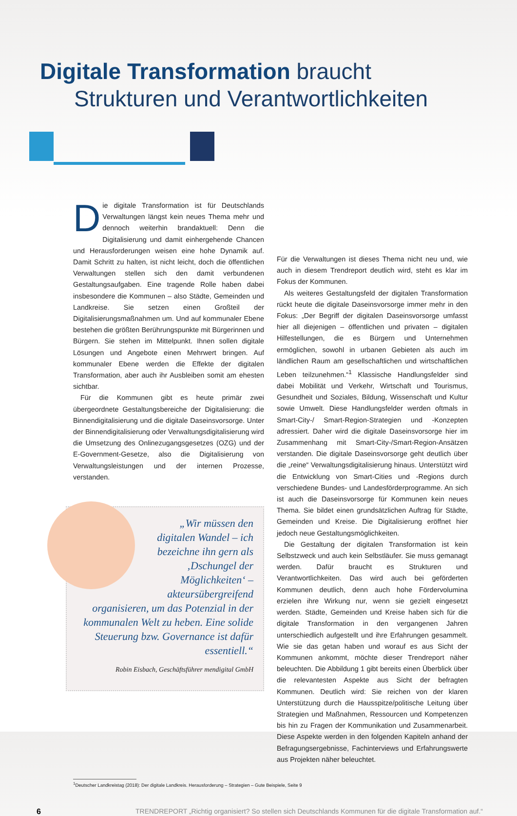Digitale Transformation braucht
Strukturen und Verantwortlichkeiten
Die digitale Transformation ist für Deutschlands Verwaltungen längst kein neues Thema mehr und dennoch weiterhin brandaktuell: Denn die Digitalisierung und damit einhergehende Chancen und Herausforderungen weisen eine hohe Dynamik auf. Damit Schritt zu halten, ist nicht leicht, doch die öffentlichen Verwaltungen stellen sich den damit verbundenen Gestaltungsaufgaben. Eine tragende Rolle haben dabei insbesondere die Kommunen – also Städte, Gemeinden und Landkreise. Sie setzen einen Großteil der Digitalisierungsmaßnahmen um. Und auf kommunaler Ebene bestehen die größten Berührungspunkte mit Bürgerinnen und Bürgern. Sie stehen im Mittelpunkt. Ihnen sollen digitale Lösungen und Angebote einen Mehrwert bringen. Auf kommunaler Ebene werden die Effekte der digitalen Transformation, aber auch ihr Ausbleiben somit am ehesten sichtbar.
Für die Kommunen gibt es heute primär zwei übergeordnete Gestaltungsbereiche der Digitalisierung: die Binnendigitalisierung und die digitale Daseinsvorsorge. Unter der Binnendigitalisierung oder Verwaltungsdigitalisierung wird die Umsetzung des Onlinezugangsgesetzes (OZG) und der E-Government-Gesetze, also die Digitalisierung von Verwaltungsleistungen und der internen Prozesse, verstanden.
„Wir müssen den digitalen Wandel – ich bezeichne ihn gern als ‚Dschungel der Möglichkeiten‘ – akteursübergreifend organisieren, um das Potenzial in der kommunalen Welt zu heben. Eine solide Steuerung bzw. Governance ist dafür essentiell.“
Robin Eisbach, Geschäftsführer mendigital GmbH
Für die Verwaltungen ist dieses Thema nicht neu und, wie auch in diesem Trendreport deutlich wird, steht es klar im Fokus der Kommunen.
Als weiteres Gestaltungsfeld der digitalen Transformation rückt heute die digitale Daseinsvorsorge immer mehr in den Fokus: „Der Begriff der digitalen Daseinsvorsorge umfasst hier all diejenigen – öffentlichen und privaten – digitalen Hilfestellungen, die es Bürgern und Unternehmen ermöglichen, sowohl in urbanen Gebieten als auch im ländlichen Raum am gesellschaftlichen und wirtschaftlichen Leben teilzunehmen.“<sup>1</sup> Klassische Handlungsfelder sind dabei Mobilität und Verkehr, Wirtschaft und Tourismus, Gesundheit und Soziales, Bildung, Wissenschaft und Kultur sowie Umwelt. Diese Handlungsfelder werden oftmals in Smart-City-/ Smart-Region-Strategien und -Konzepten adressiert. Daher wird die digitale Daseinsvorsorge hier im Zusammenhang mit Smart-City-/Smart-Region-Ansätzen verstanden. Die digitale Daseinsvorsorge geht deutlich über die „reine“ Verwaltungsdigitalisierung hinaus. Unterstützt wird die Entwicklung von Smart-Cities und -Regions durch verschiedene Bundes- und Landesförderprogramme. An sich ist auch die Daseinsvorsorge für Kommunen kein neues Thema. Sie bildet einen grundsätzlichen Auftrag für Städte, Gemeinden und Kreise. Die Digitalisierung eröffnet hier jedoch neue Gestaltungsmöglichkeiten.
Die Gestaltung der digitalen Transformation ist kein Selbstzweck und auch kein Selbstläufer. Sie muss gemanagt werden. Dafür braucht es Strukturen und Verantwortlichkeiten. Das wird auch bei geförderten Kommunen deutlich, denn auch hohe Fördervolumina erzielen ihre Wirkung nur, wenn sie gezielt eingesetzt werden. Städte, Gemeinden und Kreise haben sich für die digitale Transformation in den vergangenen Jahren unterschiedlich aufgestellt und ihre Erfahrungen gesammelt. Wie sie das getan haben und worauf es aus Sicht der Kommunen ankommt, möchte dieser Trendreport näher beleuchten. Die Abbildung 1 gibt bereits einen Überblick über die relevantesten Aspekte aus Sicht der befragten Kommunen. Deutlich wird: Sie reichen von der klaren Unterstützung durch die Hausspitze/politische Leitung über Strategien und Maßnahmen, Ressourcen und Kompetenzen bis hin zu Fragen der Kommunikation und Zusammenarbeit. Diese Aspekte werden in den folgenden Kapiteln anhand der Befragungsergebnisse, Fachinterviews und Erfahrungswerte aus Projekten näher beleuchtet.
<sup>1</sup> Deutscher Landkreistag (2018): Der digitale Landkreis. Herausforderung – Strategien – Gute Beispiele, Seite 9
6 TRENDREPORT „Richtig organisiert? So stellen sich Deutschlands Kommunen für die digitale Transformation auf.“